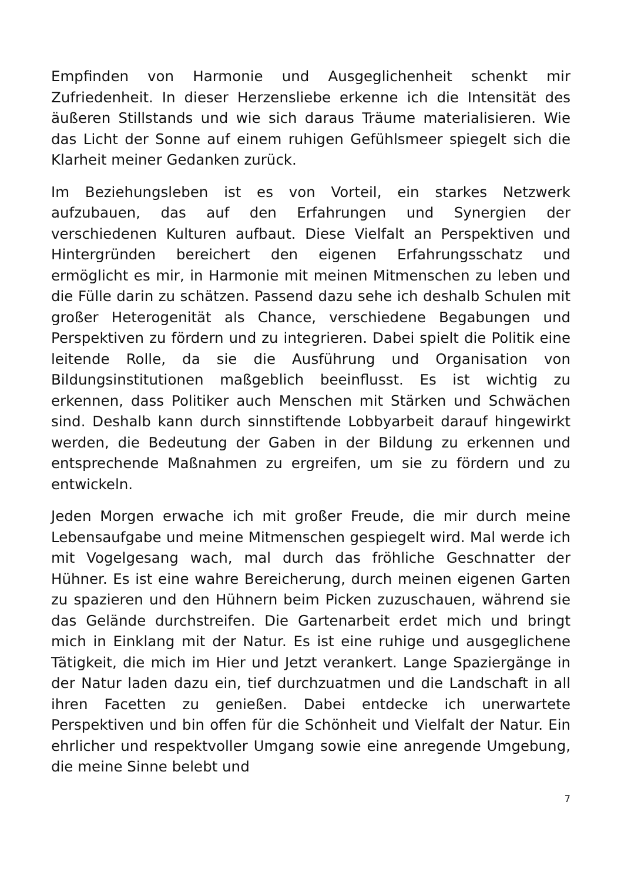Empfinden von Harmonie und Ausgeglichenheit schenkt mir Zufriedenheit. In dieser Herzensliebe erkenne ich die Intensität des äußeren Stillstands und wie sich daraus Träume materialisieren. Wie das Licht der Sonne auf einem ruhigen Gefühlsmeer spiegelt sich die Klarheit meiner Gedanken zurück.
Im Beziehungsleben ist es von Vorteil, ein starkes Netzwerk aufzubauen, das auf den Erfahrungen und Synergien der verschiedenen Kulturen aufbaut. Diese Vielfalt an Perspektiven und Hintergründen bereichert den eigenen Erfahrungsschatz und ermöglicht es mir, in Harmonie mit meinen Mitmenschen zu leben und die Fülle darin zu schätzen. Passend dazu sehe ich deshalb Schulen mit großer Heterogenität als Chance, verschiedene Begabungen und Perspektiven zu fördern und zu integrieren. Dabei spielt die Politik eine leitende Rolle, da sie die Ausführung und Organisation von Bildungsinstitutionen maßgeblich beeinflusst. Es ist wichtig zu erkennen, dass Politiker auch Menschen mit Stärken und Schwächen sind. Deshalb kann durch sinnstiftende Lobbyarbeit darauf hingewirkt werden, die Bedeutung der Gaben in der Bildung zu erkennen und entsprechende Maßnahmen zu ergreifen, um sie zu fördern und zu entwickeln.
Jeden Morgen erwache ich mit großer Freude, die mir durch meine Lebensaufgabe und meine Mitmenschen gespiegelt wird. Mal werde ich mit Vogelgesang wach, mal durch das fröhliche Geschnatter der Hühner. Es ist eine wahre Bereicherung, durch meinen eigenen Garten zu spazieren und den Hühnern beim Picken zuzuschauen, während sie das Gelände durchstreifen. Die Gartenarbeit erdet mich und bringt mich in Einklang mit der Natur. Es ist eine ruhige und ausgeglichene Tätigkeit, die mich im Hier und Jetzt verankert. Lange Spaziergänge in der Natur laden dazu ein, tief durchzuatmen und die Landschaft in all ihren Facetten zu genießen. Dabei entdecke ich unerwartete Perspektiven und bin offen für die Schönheit und Vielfalt der Natur. Ein ehrlicher und respektvoller Umgang sowie eine anregende Umgebung, die meine Sinne belebt und
7